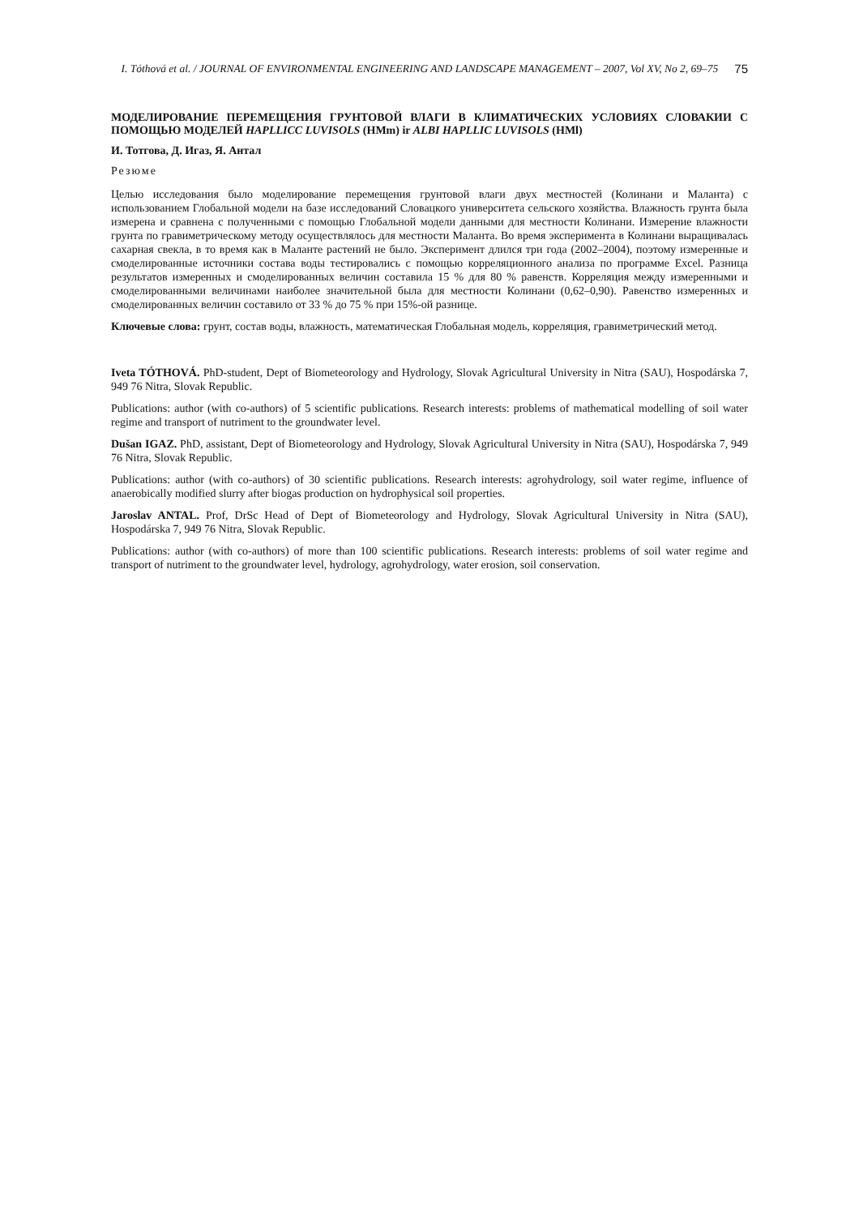I. Tóthová et al. / JOURNAL OF ENVIRONMENTAL ENGINEERING AND LANDSCAPE MANAGEMENT – 2007, Vol XV, No 2, 69–75 75
МОДЕЛИРОВАНИЕ ПЕРЕМЕЩЕНИЯ ГРУНТОВОЙ ВЛАГИ В КЛИМАТИЧЕСКИХ УСЛОВИЯХ СЛОВАКИИ С ПОМОЩЬЮ МОДЕЛЕЙ HAPLLICC LUVISOLS (HMm) ir ALBI HAPLLIC LUVISOLS (HMl)
И. Тотгова, Д. Игаз, Я. Антал
Резюме
Целью исследования было моделирование перемещения грунтовой влаги двух местностей (Колинани и Маланта) с использованием Глобальной модели на базе исследований Словацкого университета сельского хозяйства. Влажность грунта была измерена и сравнена с полученными с помощью Глобальной модели данными для местности Колинани. Измерение влажности грунта по гравиметрическому методу осуществлялось для местности Маланта. Во время эксперимента в Колинани выращивалась сахарная свекла, в то время как в Маланте растений не было. Эксперимент длился три года (2002–2004), поэтому измеренные и смоделированные источники состава воды тестировались с помощью корреляционного анализа по программе Excel. Разница результатов измеренных и смоделированных величин составила 15 % для 80 % равенств. Корреляция между измеренными и смоделированными величинами наиболее значительной была для местности Колинани (0,62–0,90). Равенство измеренных и смоделированных величин составило от 33 % до 75 % при 15%-ой разнице.
Ключевые слова: грунт, состав воды, влажность, математическая Глобальная модель, корреляция, гравиметрический метод.
Iveta TÓTHOVÁ. PhD-student, Dept of Biometeorology and Hydrology, Slovak Agricultural University in Nitra (SAU), Hospodárska 7, 949 76 Nitra, Slovak Republic.
Publications: author (with co-authors) of 5 scientific publications. Research interests: problems of mathematical modelling of soil water regime and transport of nutriment to the groundwater level.
Dušan IGAZ. PhD, assistant, Dept of Biometeorology and Hydrology, Slovak Agricultural University in Nitra (SAU), Hospodárska 7, 949 76 Nitra, Slovak Republic.
Publications: author (with co-authors) of 30 scientific publications. Research interests: agrohydrology, soil water regime, influence of anaerobically modified slurry after biogas production on hydrophysical soil properties.
Jaroslav ANTAL. Prof, DrSc Head of Dept of Biometeorology and Hydrology, Slovak Agricultural University in Nitra (SAU), Hospodárska 7, 949 76 Nitra, Slovak Republic.
Publications: author (with co-authors) of more than 100 scientific publications. Research interests: problems of soil water regime and transport of nutriment to the groundwater level, hydrology, agrohydrology, water erosion, soil conservation.